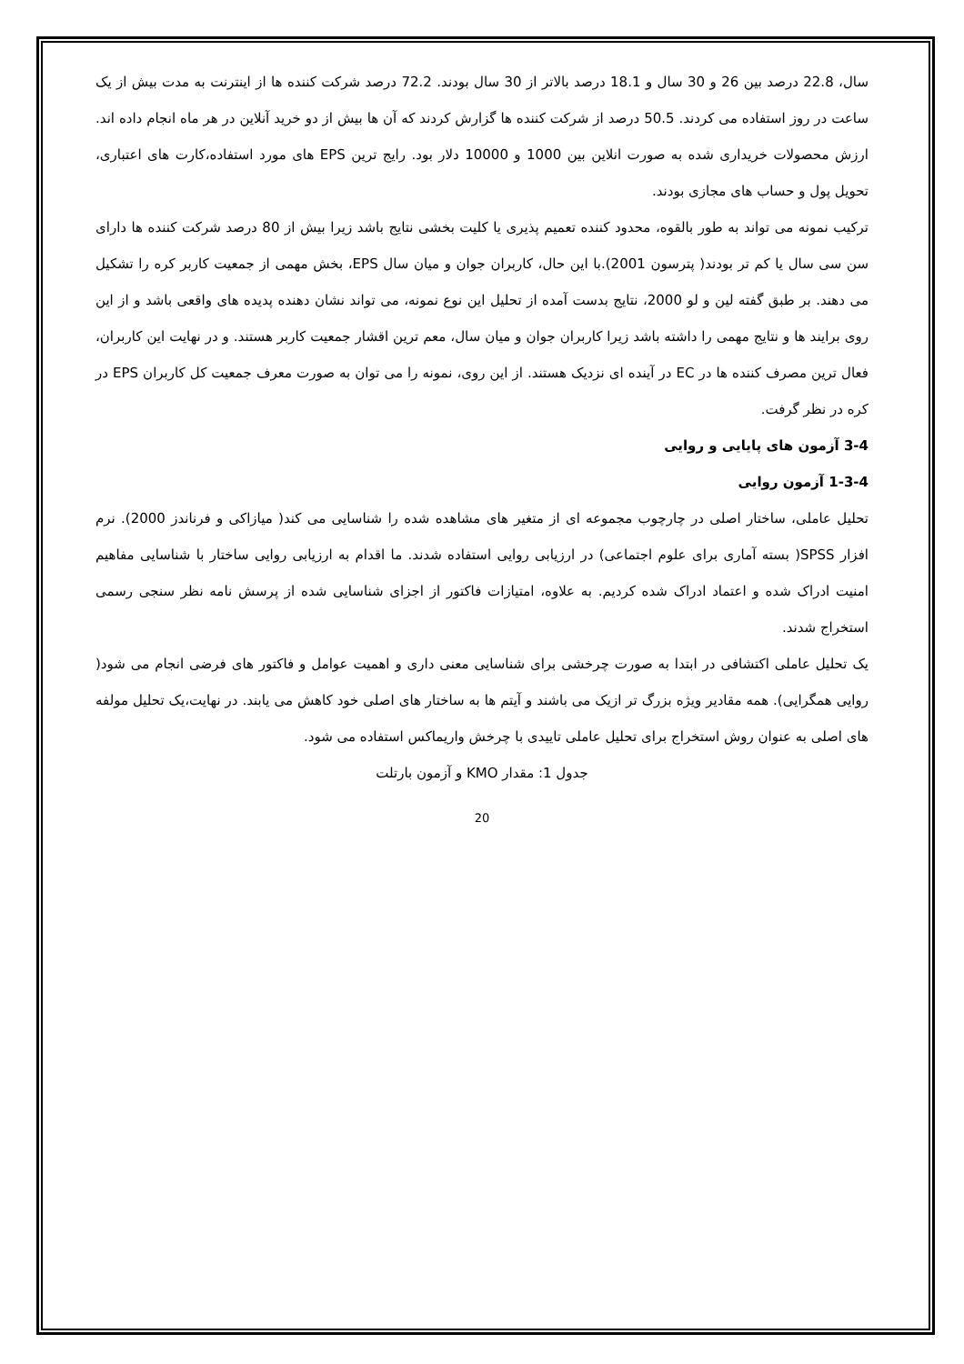سال، 22.8 درصد بین 26 و 30 سال و 18.1 درصد بالاتر از 30 سال بودند. 72.2 درصد شرکت کننده ها از اینترنت به مدت بیش از یک ساعت در روز استفاده می کردند. 50.5 درصد از شرکت کننده ها گزارش کردند که آن ها بیش از دو خرید آنلاین در هر ماه انجام داده اند. ارزش محصولات خریداری شده به صورت انلاین بین 1000 و 10000 دلار بود. رایج ترین EPS های مورد استفاده،کارت های اعتباری، تحویل پول و حساب های مجازی بودند.
ترکیب نمونه می تواند به طور بالقوه، محدود کننده تعمیم پذیری یا کلیت بخشی نتایج باشد زیرا بیش از 80 درصد شرکت کننده ها دارای سن سی سال یا کم تر بودند( پترسون 2001).با این حال، کاربران جوان و میان سال EPS، بخش مهمی از جمعیت کاربر کره را تشکیل می دهند. بر طبق گفته لین و لو 2000، نتایج بدست آمده از تحلیل این نوع نمونه، می تواند نشان دهنده پدیده های واقعی باشد و از این روی برایند ها و نتایج مهمی را داشته باشد زیرا کاربران جوان و میان سال، معم ترین اقشار جمعیت کاربر هستند. و در نهایت این کاربران، فعال ترین مصرف کننده ها در EC در آینده ای نزدیک هستند. از این روی، نمونه را می توان به صورت معرف جمعیت کل کاربران EPS در کره در نظر گرفت.
3-4 آزمون های پایایی و روایی
1-3-4 آزمون روایی
تحلیل عاملی، ساختار اصلی در چارچوب مجموعه ای از متغیر های مشاهده شده را شناسایی می کند( میازاکی و فرناندز 2000). نرم افزار SPSS( بسته آماری برای علوم اجتماعی) در ارزیابی روایی استفاده شدند. ما اقدام به ارزیابی روایی ساختار با شناسایی مفاهیم امنیت ادراک شده و اعتماد ادراک شده کردیم. به علاوه، امتیازات فاکتور از اجزای شناسایی شده از پرسش نامه نظر سنجی رسمی استخراج شدند.
یک تحلیل عاملی اکتشافی در ابتدا به صورت چرخشی برای شناسایی معنی داری و اهمیت عوامل و فاکتور های فرضی انجام می شود( روایی همگرایی). همه مقادیر ویژه بزرگ تر ازیک می باشند و آیتم ها به ساختار های اصلی خود کاهش می یابند. در نهایت،یک تحلیل مولفه های اصلی به عنوان روش استخراج برای تحلیل عاملی تاییدی با چرخش واریماکس استفاده می شود.
جدول 1: مقدار KMO و آزمون بارتلت
20